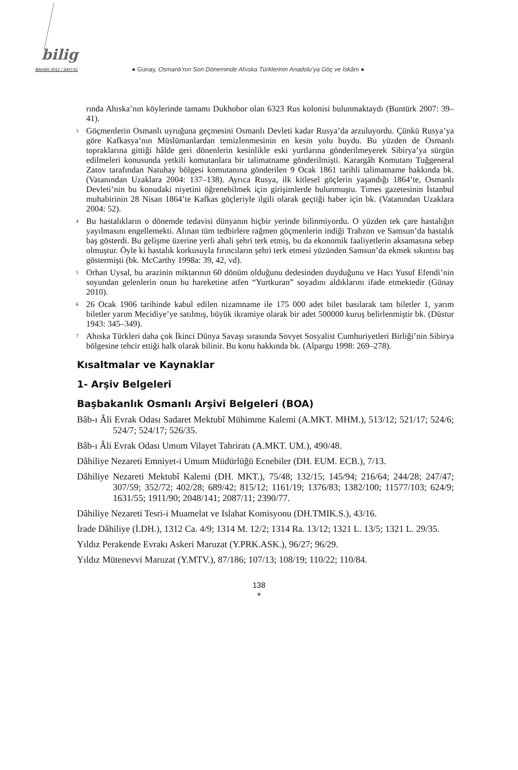bilig
BAHAR 2012 / SAYI 61
● Günay, Osmanlı’nın Son Döneminde Ahıska Türklerinin Anadolu’ya Göç ve İskânı ●
rında Ahıska’nın köylerinde tamamı Dukhobor olan 6323 Rus kolonisi bulunmaktaydı (Buntürk 2007: 39–41).
<sup>3</sup> Göçmenlerin Osmanlı uyruğuna geçmesini Osmanlı Devleti kadar Rusya’da arzuluyordu. Çünkü Rusya’ya göre Kafkasya’nın Müslümanlardan temizlenmesinin en kesin yolu buydu. Bu yüzden de Osmanlı topraklarına gittiği hâlde geri dönenlerin kesinlikle eski yurtlarına gönderilmeyerek Sibirya’ya sürgün edilmeleri konusunda yetkili komutanlara bir talimatname gönderilmişti. Karargâh Komutanı Tuğgeneral Zatov tarafından Natuhay bölgesi komutanına gönderilen 9 Ocak 1861 tarihli talimatname hakkında bk. (Vatanından Uzaklara 2004: 137–138). Ayrıca Rusya, ilk kitlesel göçlerin yaşandığı 1864’te, Osmanlı Devleti’nin bu konudaki niyetini öğrenebilmek için girişimlerde bulunmuştu. Tımes gazetesinin İstanbul muhabirinin 28 Nisan 1864’te Kafkas göçleriyle ilgili olarak geçtiği haber için bk. (Vatanından Uzaklara 2004: 52).
<sup>4</sup> Bu hastalıkların o dönemde tedavisi dünyanın hiçbir yerinde bilinmiyordu. O yüzden tek çare hastalığın yayılmasını engellemekti. Alınan tüm tedbirlere rağmen göçmenlerin indiği Trabzon ve Samsun’da hastalık baş gösterdi. Bu gelişme üzerine yerli ahali şehri terk etmiş, bu da ekonomik faaliyetlerin aksamasına sebep olmuştur. Öyle ki hastalık korkusuyla fırıncıların şehri terk etmesi yüzünden Samsun’da ekmek sıkıntısı baş göstermişti (bk. McCarthy 1998a: 39, 42, vd).
<sup>5</sup> Orhan Uysal, bu arazinin miktarının 60 dönüm olduğunu dedesinden duyduğunu ve Hacı Yusuf Efendi’nin soyundan gelenlerin onun bu hareketine atfen “Yurtkuran” soyadını aldıklarını ifade etmektedir (Günay 2010).
<sup>6</sup> 26 Ocak 1906 tarihinde kabul edilen nizamname ile 175 000 adet bilet basılarak tam biletler 1, yarım biletler yarım Mecidiye’ye satılmış, büyük ikramiye olarak bir adet 500000 kuruş belirlenmiştir bk. (Düstur 1943: 345–349).
<sup>7</sup> Ahıska Türkleri daha çok İkinci Dünya Savaşı sırasında Sovyet Sosyalist Cumhuriyetleri Birliği’nin Sibirya bölgesine tehcir ettiği halk olarak bilinir. Bu konu hakkında bk. (Alpargu 1998: 269–278).
Kısaltmalar ve Kaynaklar
1- Arşiv Belgeleri
Başbakanlık Osmanlı Arşivi Belgeleri (BOA)
Bâb-ı Âli Evrak Odası Sadaret Mektubî Mühimme Kalemi (A.MKT. MHM.), 513/12; 521/17; 524/6; 524/7; 524/17; 526/35.
Bâb-ı Âli Evrak Odası Umum Vilayet Tahriratı (A.MKT. UM.), 490/48.
Dâhiliye Nezareti Emniyet-i Umum Müdürlüğü Ecnebiler (DH. EUM. ECB.), 7/13.
Dâhiliye Nezareti Mektubî Kalemi (DH. MKT.), 75/48; 132/15; 145/94; 216/64; 244/28; 247/47; 307/59; 352/72; 402/28; 689/42; 815/12; 1161/19; 1376/83; 1382/100; 11577/103; 624/9; 1631/55; 1911/90; 2048/141; 2087/11; 2390/77.
Dâhiliye Nezareti Tesri-i Muamelat ve Islahat Komisyonu (DH.TMIK.S.), 43/16.
İrade Dâhiliye (İ.DH.), 1312 Ca. 4/9; 1314 M. 12/2; 1314 Ra. 13/12; 1321 L. 13/5; 1321 L. 29/35.
Yıldız Perakende Evrakı Askeri Maruzat (Y.PRK.ASK.), 96/27; 96/29.
Yıldız Mütenevvi Maruzat (Y.MTV.), 87/186; 107/13; 108/19; 110/22; 110/84.
138
●